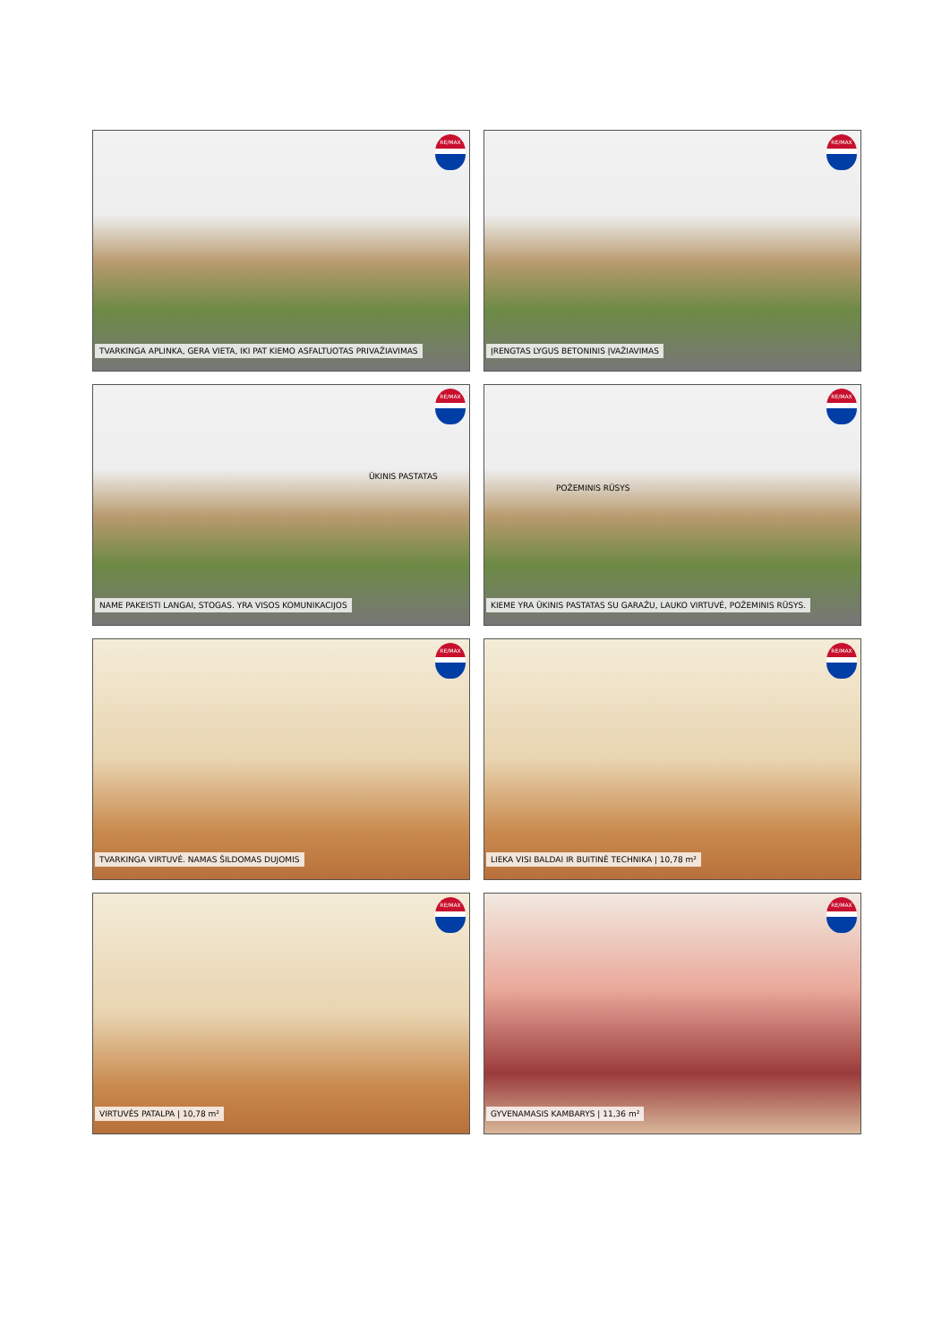RE/MAX
TVARKINGA APLINKA, GERA VIETA, IKI PAT KIEMO ASFALTUOTAS PRIVAŽIAVIMAS
RE/MAX
ĮRENGTAS LYGUS BETONINIS ĮVAŽIAVIMAS
RE/MAX
ŪKINIS PASTATAS
NAME PAKEISTI LANGAI, STOGAS. YRA VISOS KOMUNIKACIJOS
RE/MAX
POŽEMINIS RŪSYS
KIEME YRA ŪKINIS PASTATAS SU GARAŽU, LAUKO VIRTUVĖ, POŽEMINIS RŪSYS.
RE/MAX
TVARKINGA VIRTUVĖ. NAMAS ŠILDOMAS DUJOMIS
RE/MAX
LIEKA VISI BALDAI IR BUITINĖ TECHNIKA | 10,78 m²
RE/MAX
VIRTUVĖS PATALPA | 10,78 m²
RE/MAX
GYVENAMASIS KAMBARYS | 11,36 m²